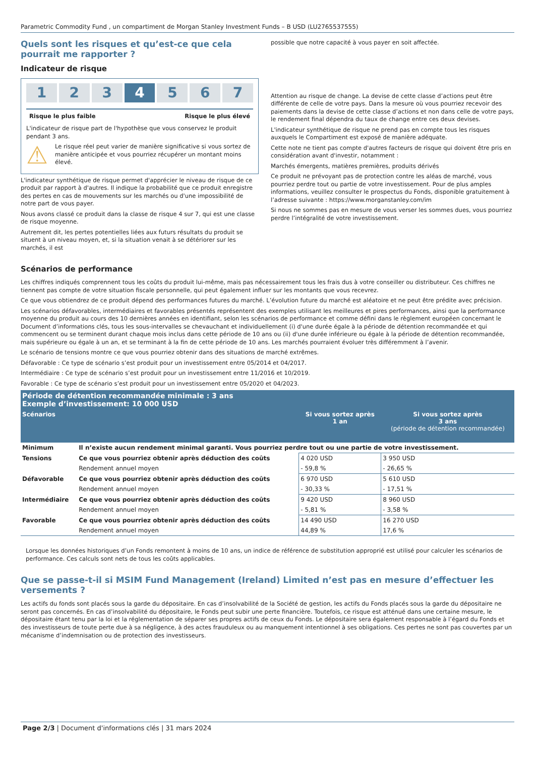Parametric Commodity Fund , un compartiment de Morgan Stanley Investment Funds – B USD (LU2765537555)
Quels sont les risques et qu’est-ce que cela pourrait me rapporter ?
Indicateur de risque
1 2 3 4 5 6 7
Risque le plus faible Risque le plus élevé
L'indicateur de risque part de l'hypothèse que vous conservez le produit pendant 3 ans.
⚠
Le risque réel peut varier de manière significative si vous sortez de manière anticipée et vous pourriez récupérer un montant moins élevé.
L'indicateur synthétique de risque permet d'apprécier le niveau de risque de ce produit par rapport à d'autres. Il indique la probabilité que ce produit enregistre des pertes en cas de mouvements sur les marchés ou d'une impossibilité de notre part de vous payer.
Nous avons classé ce produit dans la classe de risque 4 sur 7, qui est une classe de risque moyenne.
Autrement dit, les pertes potentielles liées aux futurs résultats du produit se situent à un niveau moyen, et, si la situation venait à se détériorer sur les marchés, il est
possible que notre capacité à vous payer en soit affectée.
Attention au risque de change. La devise de cette classe d’actions peut être différente de celle de votre pays. Dans la mesure où vous pourriez recevoir des paiements dans la devise de cette classe d’actions et non dans celle de votre pays, le rendement final dépendra du taux de change entre ces deux devises.
L'indicateur synthétique de risque ne prend pas en compte tous les risques auxquels le Compartiment est exposé de manière adéquate.
Cette note ne tient pas compte d'autres facteurs de risque qui doivent être pris en considération avant d'investir, notamment :
Marchés émergents, matières premières, produits dérivés
Ce produit ne prévoyant pas de protection contre les aléas de marché, vous pourriez perdre tout ou partie de votre investissement. Pour de plus amples informations, veuillez consulter le prospectus du Fonds, disponible gratuitement à l’adresse suivante : https://www.morganstanley.com/im
Si nous ne sommes pas en mesure de vous verser les sommes dues, vous pourriez perdre l’intégralité de votre investissement.
Scénarios de performance
Les chiffres indiqués comprennent tous les coûts du produit lui-même, mais pas nécessairement tous les frais dus à votre conseiller ou distributeur. Ces chiffres ne tiennent pas compte de votre situation fiscale personnelle, qui peut également influer sur les montants que vous recevrez.
Ce que vous obtiendrez de ce produit dépend des performances futures du marché. L’évolution future du marché est aléatoire et ne peut être prédite avec précision.
Les scénarios défavorables, intermédiaires et favorables présentés représentent des exemples utilisant les meilleures et pires performances, ainsi que la performance moyenne du produit au cours des 10 dernières années en identifiant, selon les scénarios de performance et comme défini dans le règlement européen concernant le Document d’informations clés, tous les sous-intervalles se chevauchant et individuellement (i) d'une durée égale à la période de détention recommandée et qui commencent ou se terminent durant chaque mois inclus dans cette période de 10 ans ou (ii) d'une durée inférieure ou égale à la période de détention recommandée, mais supérieure ou égale à un an, et se terminant à la fin de cette période de 10 ans. Les marchés pourraient évoluer très différemment à l’avenir.
Le scénario de tensions montre ce que vous pourriez obtenir dans des situations de marché extrêmes.
Défavorable : Ce type de scénario s’est produit pour un investissement entre 05/2014 et 04/2017.
Intermédiaire : Ce type de scénario s’est produit pour un investissement entre 11/2016 et 10/2019.
Favorable : Ce type de scénario s’est produit pour un investissement entre 05/2020 et 04/2023.
| Période de détention recommandée minimale : 3 ans Exemple d’investissement: 10 000 USD | | | |
| --- | --- | --- | --- |
| Scénarios | | Si vous sortez après 1 an | Si vous sortez après 3 ans (période de détention recommandée) |
| Minimum | Il n’existe aucun rendement minimal garanti. Vous pourriez perdre tout ou une partie de votre investissement. | | |
| Tensions | Ce que vous pourriez obtenir après déduction des coûts | 4 020 USD | 3 950 USD |
| | Rendement annuel moyen | - 59,8 % | - 26,65 % |
| Défavorable | Ce que vous pourriez obtenir après déduction des coûts | 6 970 USD | 5 610 USD |
| | Rendement annuel moyen | - 30,33 % | - 17,51 % |
| Intermédiaire | Ce que vous pourriez obtenir après déduction des coûts | 9 420 USD | 8 960 USD |
| | Rendement annuel moyen | - 5,81 % | - 3,58 % |
| Favorable | Ce que vous pourriez obtenir après déduction des coûts | 14 490 USD | 16 270 USD |
| | Rendement annuel moyen | 44,89 % | 17,6 % |
Lorsque les données historiques d’un Fonds remontent à moins de 10 ans, un indice de référence de substitution approprié est utilisé pour calculer les scénarios de performance. Ces calculs sont nets de tous les coûts applicables.
Que se passe-t-il si MSIM Fund Management (Ireland) Limited n’est pas en mesure d’effectuer les versements ?
Les actifs du fonds sont placés sous la garde du dépositaire. En cas d’insolvabilité de la Société de gestion, les actifs du Fonds placés sous la garde du dépositaire ne seront pas concernés. En cas d’insolvabilité du dépositaire, le Fonds peut subir une perte financière. Toutefois, ce risque est atténué dans une certaine mesure, le dépositaire étant tenu par la loi et la réglementation de séparer ses propres actifs de ceux du Fonds. Le dépositaire sera également responsable à l’égard du Fonds et des investisseurs de toute perte due à sa négligence, à des actes frauduleux ou au manquement intentionnel à ses obligations. Ces pertes ne sont pas couvertes par un mécanisme d’indemnisation ou de protection des investisseurs.
Page 2/3 | Document d'informations clés | 31 mars 2024